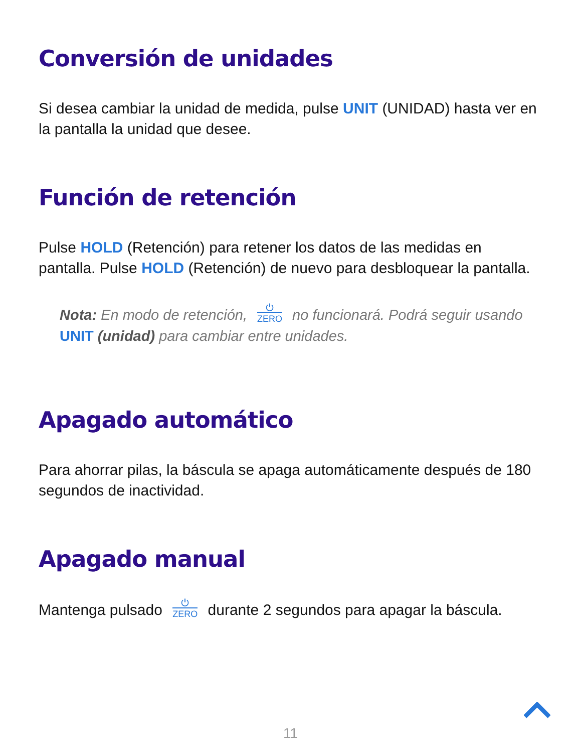Conversión de unidades
Si desea cambiar la unidad de medida, pulse UNIT (UNIDAD) hasta ver en la pantalla la unidad que desee.
Función de retención
Pulse HOLD (Retención) para retener los datos de las medidas en pantalla. Pulse HOLD (Retención) de nuevo para desbloquear la pantalla.
Nota: En modo de retención, ⏻ ZERO no funcionará. Podrá seguir usando UNIT (unidad) para cambiar entre unidades.
Apagado automático
Para ahorrar pilas, la báscula se apaga automáticamente después de 180 segundos de inactividad.
Apagado manual
Mantenga pulsado ⏻ ZERO durante 2 segundos para apagar la báscula.
11